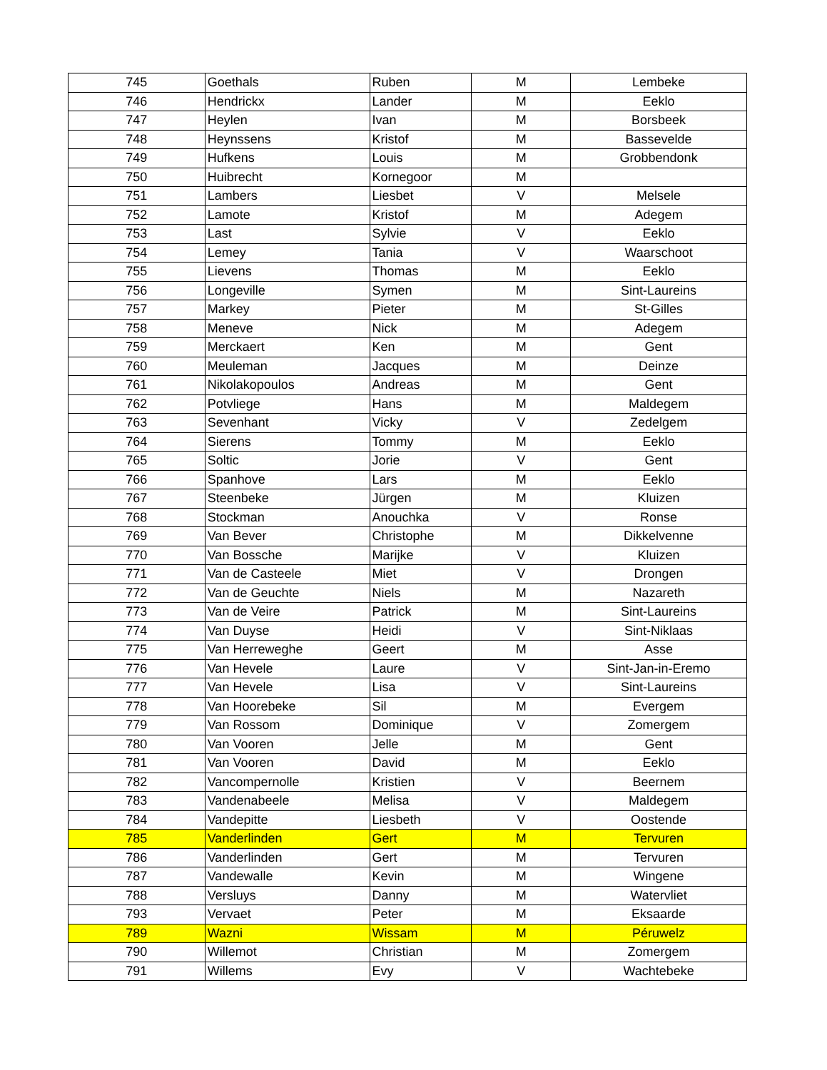| 745 | Goethals | Ruben | M | Lembeke |
| 746 | Hendrickx | Lander | M | Eeklo |
| 747 | Heylen | Ivan | M | Borsbeek |
| 748 | Heynssens | Kristof | M | Bassevelde |
| 749 | Hufkens | Louis | M | Grobbendonk |
| 750 | Huibrecht | Kornegoor | M | |
| 751 | Lambers | Liesbet | V | Melsele |
| 752 | Lamote | Kristof | M | Adegem |
| 753 | Last | Sylvie | V | Eeklo |
| 754 | Lemey | Tania | V | Waarschoot |
| 755 | Lievens | Thomas | M | Eeklo |
| 756 | Longeville | Symen | M | Sint-Laureins |
| 757 | Markey | Pieter | M | St-Gilles |
| 758 | Meneve | Nick | M | Adegem |
| 759 | Merckaert | Ken | M | Gent |
| 760 | Meuleman | Jacques | M | Deinze |
| 761 | Nikolakopoulos | Andreas | M | Gent |
| 762 | Potvliege | Hans | M | Maldegem |
| 763 | Sevenhant | Vicky | V | Zedelgem |
| 764 | Sierens | Tommy | M | Eeklo |
| 765 | Soltic | Jorie | V | Gent |
| 766 | Spanhove | Lars | M | Eeklo |
| 767 | Steenbeke | Jürgen | M | Kluizen |
| 768 | Stockman | Anouchka | V | Ronse |
| 769 | Van Bever | Christophe | M | Dikkelvenne |
| 770 | Van Bossche | Marijke | V | Kluizen |
| 771 | Van de Casteele | Miet | V | Drongen |
| 772 | Van de Geuchte | Niels | M | Nazareth |
| 773 | Van de Veire | Patrick | M | Sint-Laureins |
| 774 | Van Duyse | Heidi | V | Sint-Niklaas |
| 775 | Van Herreweghe | Geert | M | Asse |
| 776 | Van Hevele | Laure | V | Sint-Jan-in-Eremo |
| 777 | Van Hevele | Lisa | V | Sint-Laureins |
| 778 | Van Hoorebeke | Sil | M | Evergem |
| 779 | Van Rossom | Dominique | V | Zomergem |
| 780 | Van Vooren | Jelle | M | Gent |
| 781 | Van Vooren | David | M | Eeklo |
| 782 | Vancompernolle | Kristien | V | Beernem |
| 783 | Vandenabeele | Melisa | V | Maldegem |
| 784 | Vandepitte | Liesbeth | V | Oostende |
| 785 | Vanderlinden | Gert | M | Tervuren |
| 786 | Vanderlinden | Gert | M | Tervuren |
| 787 | Vandewalle | Kevin | M | Wingene |
| 788 | Versluys | Danny | M | Watervliet |
| 793 | Vervaet | Peter | M | Eksaarde |
| 789 | Wazni | Wissam | M | Péruwelz |
| 790 | Willemot | Christian | M | Zomergem |
| 791 | Willems | Evy | V | Wachtebeke |